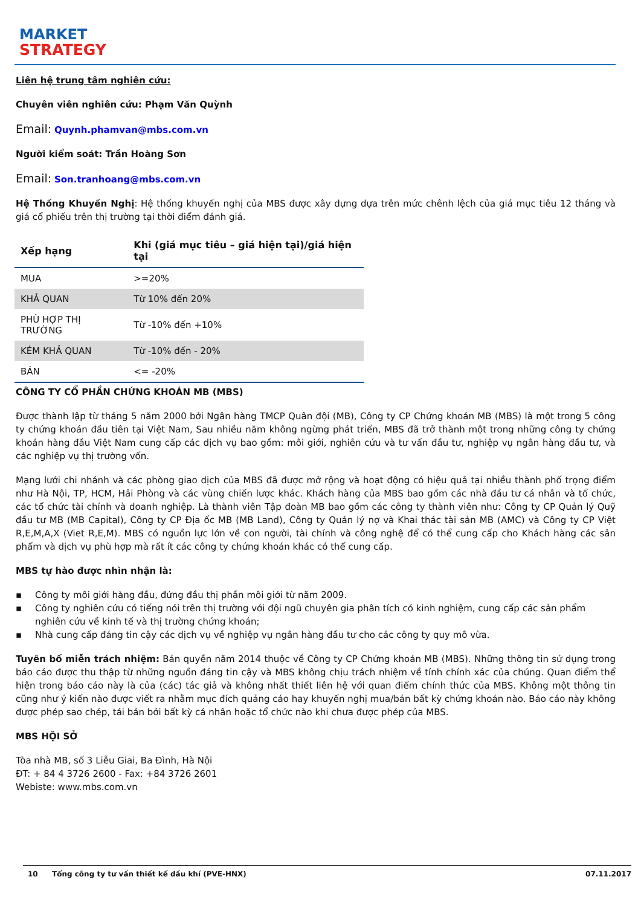MARKET
STRATEGY
Liên hệ trung tâm nghiên cứu:
Chuyên viên nghiên cứu: Phạm Văn Quỳnh
Email: Quynh.phamvan@mbs.com.vn
Người kiểm soát: Trần Hoàng Sơn
Email: Son.tranhoang@mbs.com.vn
Hệ Thống Khuyến Nghị: Hệ thống khuyến nghị của MBS được xây dựng dựa trên mức chênh lệch của giá mục tiêu 12 tháng và giá cổ phiếu trên thị trường tại thời điểm đánh giá.
| Xếp hạng | Khi (giá mục tiêu – giá hiện tại)/giá hiện tại |
| --- | --- |
| MUA | >=20% |
| KHẢ QUAN | Từ 10% đến 20% |
| PHÙ HỢP THỊ TRƯỜNG | Từ -10% đến +10% |
| KÉM KHẢ QUAN | Từ -10% đến - 20% |
| BÁN | <= -20% |
CÔNG TY CỔ PHẦN CHỨNG KHOÁN MB (MBS)
Được thành lập từ tháng 5 năm 2000 bởi Ngân hàng TMCP Quân đội (MB), Công ty CP Chứng khoán MB (MBS) là một trong 5 công ty chứng khoán đầu tiên tại Việt Nam, Sau nhiều năm không ngừng phát triển, MBS đã trở thành một trong những công ty chứng khoán hàng đầu Việt Nam cung cấp các dịch vụ bao gồm: môi giới, nghiên cứu và tư vấn đầu tư, nghiệp vụ ngân hàng đầu tư, và các nghiệp vụ thị trường vốn.
Mạng lưới chi nhánh và các phòng giao dịch của MBS đã được mở rộng và hoạt động có hiệu quả tại nhiều thành phố trọng điểm như Hà Nội, TP, HCM, Hải Phòng và các vùng chiến lược khác. Khách hàng của MBS bao gồm các nhà đầu tư cá nhân và tổ chức, các tổ chức tài chính và doanh nghiệp. Là thành viên Tập đoàn MB bao gồm các công ty thành viên như: Công ty CP Quản lý Quỹ đầu tư MB (MB Capital), Công ty CP Địa ốc MB (MB Land), Công ty Quản lý nợ và Khai thác tài sản MB (AMC) và Công ty CP Việt R,E,M,A,X (Viet R,E,M). MBS có nguồn lực lớn về con người, tài chính và công nghệ để có thể cung cấp cho Khách hàng các sản phẩm và dịch vụ phù hợp mà rất ít các công ty chứng khoán khác có thể cung cấp.
MBS tự hào được nhìn nhận là:
▪ Công ty môi giới hàng đầu, đứng đầu thị phần môi giới từ năm 2009.
▪ Công ty nghiên cứu có tiếng nói trên thị trường với đội ngũ chuyên gia phân tích có kinh nghiệm, cung cấp các sản phẩm nghiên cứu về kinh tế và thị trường chứng khoán;
▪ Nhà cung cấp đáng tin cậy các dịch vụ về nghiệp vụ ngân hàng đầu tư cho các công ty quy mô vừa.
Tuyên bố miễn trách nhiệm: Bản quyền năm 2014 thuộc về Công ty CP Chứng khoán MB (MBS). Những thông tin sử dụng trong báo cáo được thu thập từ những nguồn đáng tin cậy và MBS không chịu trách nhiệm về tính chính xác của chúng. Quan điểm thể hiện trong báo cáo này là của (các) tác giả và không nhất thiết liên hệ với quan điểm chính thức của MBS. Không một thông tin cũng như ý kiến nào được viết ra nhằm mục đích quảng cáo hay khuyến nghị mua/bán bất kỳ chứng khoán nào. Báo cáo này không được phép sao chép, tái bản bởi bất kỳ cá nhân hoặc tổ chức nào khi chưa được phép của MBS.
MBS HỘI SỞ
Tòa nhà MB, số 3 Liễu Giai, Ba Đình, Hà Nội
ĐT: + 84 4 3726 2600 - Fax: +84 3726 2601
Webiste: www.mbs.com.vn
10 Tổng công ty tư vấn thiết kế dầu khí (PVE-HNX) 07.11.2017